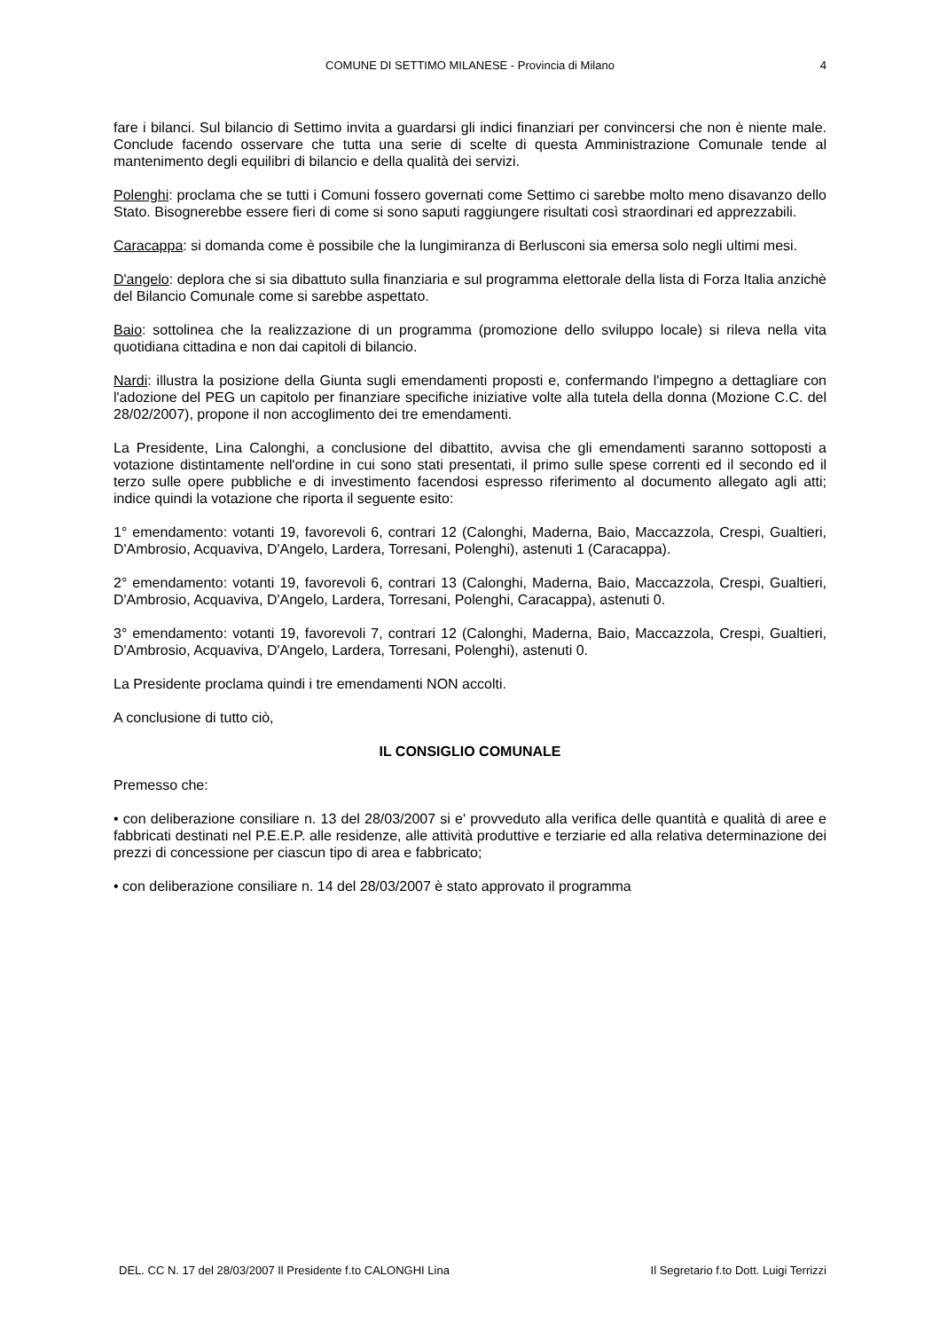COMUNE DI SETTIMO MILANESE - Provincia di Milano
4
fare i bilanci. Sul bilancio di Settimo invita a guardarsi gli indici finanziari per convincersi che non è niente male. Conclude facendo osservare che tutta una serie di scelte di questa Amministrazione Comunale tende al mantenimento degli equilibri di bilancio e della qualità dei servizi.
Polenghi: proclama che se tutti i Comuni fossero governati come Settimo ci sarebbe molto meno disavanzo dello Stato. Bisognerebbe essere fieri di come si sono saputi raggiungere risultati così straordinari ed apprezzabili.
Caracappa: si domanda come è possibile che la lungimiranza di Berlusconi sia emersa solo negli ultimi mesi.
D'angelo: deplora che si sia dibattuto sulla finanziaria e sul programma elettorale della lista di Forza Italia anzichè del Bilancio Comunale come si sarebbe aspettato.
Baio: sottolinea che la realizzazione di un programma (promozione dello sviluppo locale) si rileva nella vita quotidiana cittadina e non dai capitoli di bilancio.
Nardi: illustra la posizione della Giunta sugli emendamenti proposti e, confermando l'impegno a dettagliare con l'adozione del PEG un capitolo per finanziare specifiche iniziative volte alla tutela della donna (Mozione C.C. del 28/02/2007), propone il non accoglimento dei tre emendamenti.
La Presidente, Lina Calonghi, a conclusione del dibattito, avvisa che gli emendamenti saranno sottoposti a votazione distintamente nell'ordine in cui sono stati presentati, il primo sulle spese correnti ed il secondo ed il terzo sulle opere pubbliche e di investimento facendosi espresso riferimento al documento allegato agli atti; indice quindi la votazione che riporta il seguente esito:
1° emendamento: votanti 19, favorevoli 6, contrari 12 (Calonghi, Maderna, Baio, Maccazzola, Crespi, Gualtieri, D'Ambrosio, Acquaviva, D'Angelo, Lardera, Torresani, Polenghi), astenuti 1 (Caracappa).
2° emendamento: votanti 19, favorevoli 6, contrari 13 (Calonghi, Maderna, Baio, Maccazzola, Crespi, Gualtieri, D'Ambrosio, Acquaviva, D'Angelo, Lardera, Torresani, Polenghi, Caracappa), astenuti 0.
3° emendamento: votanti 19, favorevoli 7, contrari 12 (Calonghi, Maderna, Baio, Maccazzola, Crespi, Gualtieri, D'Ambrosio, Acquaviva, D'Angelo, Lardera, Torresani, Polenghi), astenuti 0.
La Presidente proclama quindi i tre emendamenti NON accolti.
A conclusione di tutto ciò,
IL CONSIGLIO COMUNALE
Premesso che:
• con deliberazione consiliare n. 13 del 28/03/2007 si e' provveduto alla verifica delle quantità e qualità di aree e fabbricati destinati nel P.E.E.P. alle residenze, alle attività produttive e terziarie ed alla relativa determinazione dei prezzi di concessione per ciascun tipo di area e fabbricato;
• con deliberazione consiliare n. 14 del 28/03/2007 è stato approvato il programma
DEL. CC N. 17 del 28/03/2007 Il Presidente f.to CALONGHI Lina Il Segretario f.to Dott. Luigi Terrizzi